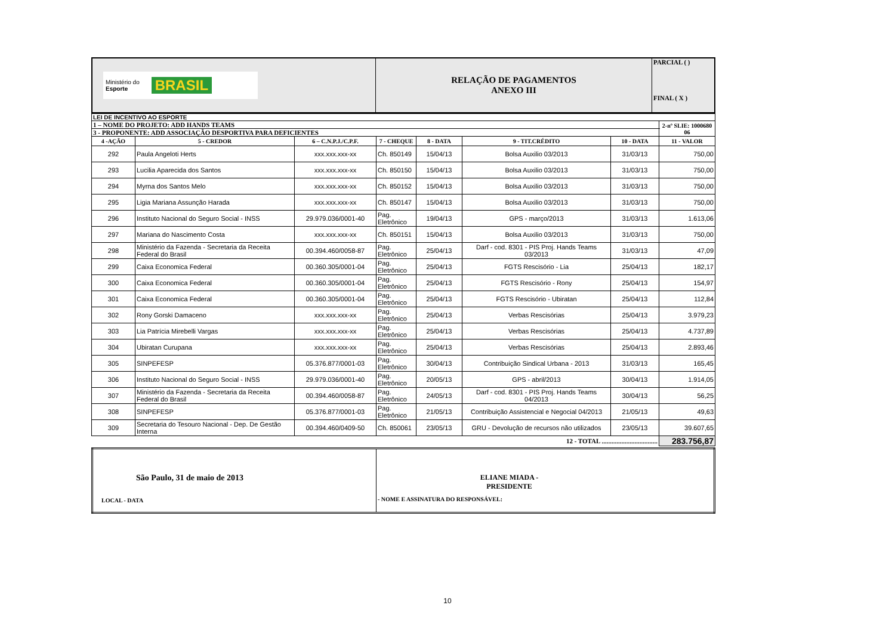| Ministério do Esporte BRASIL | RELAÇÃO DE PAGAMENTOS ANEXO III | PARCIAL ( ) FINAL ( X ) |
| LEI DE INCENTIVO AO ESPORTE | | | | | | | | |
| 1 – NOME DO PROJETO: ADD HANDS TEAMS | | | | | | | | 2-nº SLIE: 1000680 06 |
| 3 - PROPONENTE: ADD ASSOCIAÇÃO DESPORTIVA PARA DEFICIENTES | | | | | | | | |
| 4 -AÇÃO | 5 - CREDOR | 6 – C.N.P.J./C.P.F. | 7 - CHEQUE | 8 - DATA | 9 - TIT.CRÉDITO | 10 - DATA | 11 - VALOR | |
| 292 | Paula Angeloti Herts | xxx.xxx.xxx-xx | Ch. 850149 | 15/04/13 | Bolsa Auxilio 03/2013 | 31/03/13 | 750,00 | |
| 293 | Lucilia Aparecida dos Santos | xxx.xxx.xxx-xx | Ch. 850150 | 15/04/13 | Bolsa Auxilio 03/2013 | 31/03/13 | 750,00 | |
| 294 | Myrna dos Santos Melo | xxx.xxx.xxx-xx | Ch. 850152 | 15/04/13 | Bolsa Auxilio 03/2013 | 31/03/13 | 750,00 | |
| 295 | Ligia Mariana Assunção Harada | xxx.xxx.xxx-xx | Ch. 850147 | 15/04/13 | Bolsa Auxilio 03/2013 | 31/03/13 | 750,00 | |
| 296 | Instituto Nacional do Seguro Social - INSS | 29.979.036/0001-40 | Pag. Eletrônico | 19/04/13 | GPS - março/2013 | 31/03/13 | 1.613,06 | |
| 297 | Mariana do Nascimento Costa | xxx.xxx.xxx-xx | Ch. 850151 | 15/04/13 | Bolsa Auxilio 03/2013 | 31/03/13 | 750,00 | |
| 298 | Ministério da Fazenda - Secretaria da Receita Federal do Brasil | 00.394.460/0058-87 | Pag. Eletrônico | 25/04/13 | Darf - cod. 8301 - PIS Proj. Hands Teams 03/2013 | 31/03/13 | 47,09 | |
| 299 | Caixa Economica Federal | 00.360.305/0001-04 | Pag. Eletrônico | 25/04/13 | FGTS Rescisório - Lia | 25/04/13 | 182,17 | |
| 300 | Caixa Economica Federal | 00.360.305/0001-04 | Pag. Eletrônico | 25/04/13 | FGTS Rescisório - Rony | 25/04/13 | 154,97 | |
| 301 | Caixa Economica Federal | 00.360.305/0001-04 | Pag. Eletrônico | 25/04/13 | FGTS Rescisório - Ubiratan | 25/04/13 | 112,84 | |
| 302 | Rony Gorski Damaceno | xxx.xxx.xxx-xx | Pag. Eletrônico | 25/04/13 | Verbas Rescisórias | 25/04/13 | 3.979,23 | |
| 303 | Lia Patrícia Mirebelli Vargas | xxx.xxx.xxx-xx | Pag. Eletrônico | 25/04/13 | Verbas Rescisórias | 25/04/13 | 4.737,89 | |
| 304 | Ubiratan Curupana | xxx.xxx.xxx-xx | Pag. Eletrônico | 25/04/13 | Verbas Rescisórias | 25/04/13 | 2.893,46 | |
| 305 | SINPEFESP | 05.376.877/0001-03 | Pag. Eletrônico | 30/04/13 | Contribuição Sindical Urbana - 2013 | 31/03/13 | 165,45 | |
| 306 | Instituto Nacional do Seguro Social - INSS | 29.979.036/0001-40 | Pag. Eletrônico | 20/05/13 | GPS - abril/2013 | 30/04/13 | 1.914,05 | |
| 307 | Ministério da Fazenda - Secretaria da Receita Federal do Brasil | 00.394.460/0058-87 | Pag. Eletrônico | 24/05/13 | Darf - cod. 8301 - PIS Proj. Hands Teams 04/2013 | 30/04/13 | 56,25 | |
| 308 | SINPEFESP | 05.376.877/0001-03 | Pag. Eletrônico | 21/05/13 | Contribuição Assistencial e Negocial 04/2013 | 21/05/13 | 49,63 | |
| 309 | Secretaria do Tesouro Nacional - Dep. De Gestão Interna | 00.394.460/0409-50 | Ch. 850061 | 23/05/13 | GRU - Devolução de recursos não utilizados | 23/05/13 | 39.607,65 | |
| 12 - TOTAL .................................. | | | | | | | 283.756,87 | |
| São Paulo, 31 de maio de 2013 LOCAL - DATA | ELIANE MIADA - PRESIDENTE - NOME E ASSINATURA DO RESPONSÁVEL: |
10